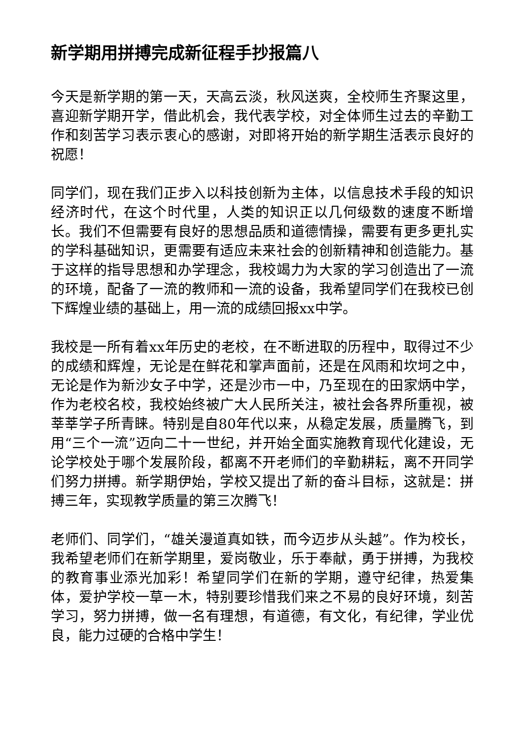新学期用拼搏完成新征程手抄报篇八
今天是新学期的第一天，天高云淡，秋风送爽，全校师生齐聚这里，喜迎新学期开学，借此机会，我代表学校，对全体师生过去的辛勤工作和刻苦学习表示衷心的感谢，对即将开始的新学期生活表示良好的祝愿！
同学们，现在我们正步入以科技创新为主体，以信息技术手段的知识经济时代，在这个时代里，人类的知识正以几何级数的速度不断增长。我们不但需要有良好的思想品质和道德情操，需要有更多更扎实的学科基础知识，更需要有适应未来社会的创新精神和创造能力。基于这样的指导思想和办学理念，我校竭力为大家的学习创造出了一流的环境，配备了一流的教师和一流的设备，我希望同学们在我校已创下辉煌业绩的基础上，用一流的成绩回报xx中学。
我校是一所有着xx年历史的老校，在不断进取的历程中，取得过不少的成绩和辉煌，无论是在鲜花和掌声面前，还是在风雨和坎坷之中，无论是作为新沙女子中学，还是沙市一中，乃至现在的田家炳中学，作为老校名校，我校始终被广大人民所关注，被社会各界所重视，被莘莘学子所青睐。特别是自80年代以来，从稳定发展，质量腾飞，到用“三个一流”迈向二十一世纪，并开始全面实施教育现代化建设，无论学校处于哪个发展阶段，都离不开老师们的辛勤耕耘，离不开同学们努力拼搏。新学期伊始，学校又提出了新的奋斗目标，这就是：拼搏三年，实现教学质量的第三次腾飞！
老师们、同学们，“雄关漫道真如铁，而今迈步从头越”。作为校长，我希望老师们在新学期里，爱岗敬业，乐于奉献，勇于拼搏，为我校的教育事业添光加彩！希望同学们在新的学期，遵守纪律，热爱集体，爱护学校一草一木，特别要珍惜我们来之不易的良好环境，刻苦学习，努力拼搏，做一名有理想，有道德，有文化，有纪律，学业优良，能力过硬的合格中学生！